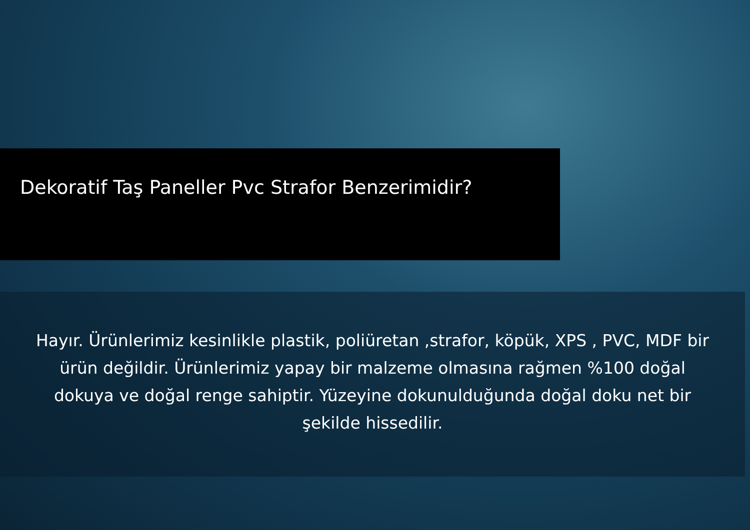Dekoratif Taş Paneller Pvc Strafor Benzerimidir?
Hayır. Ürünlerimiz kesinlikle plastik, poliüretan ,strafor, köpük, XPS , PVC, MDF bir ürün değildir. Ürünlerimiz yapay bir malzeme olmasına rağmen %100 doğal dokuya ve doğal renge sahiptir. Yüzeyine dokunulduğunda doğal doku net bir şekilde hissedilir.